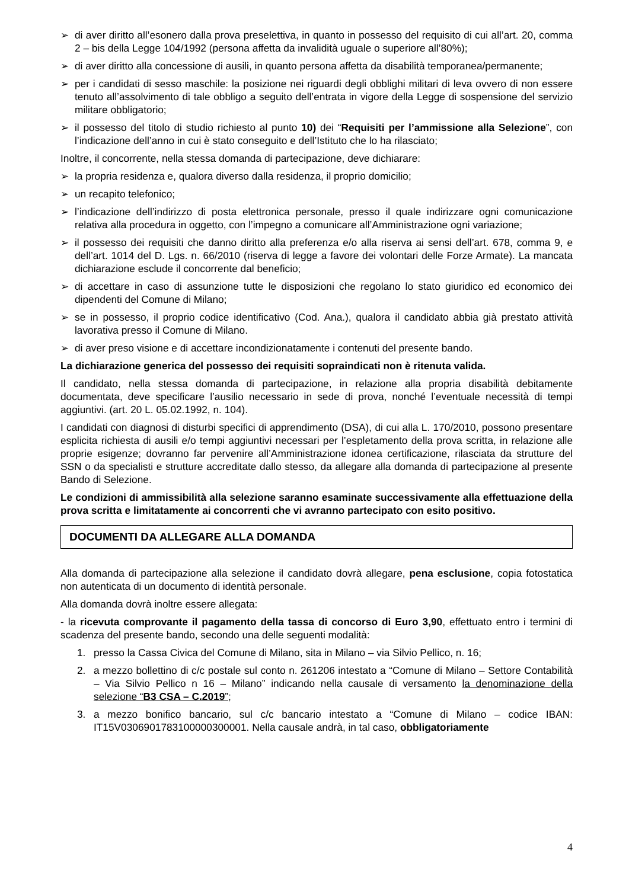➢ di aver diritto all’esonero dalla prova preselettiva, in quanto in possesso del requisito di cui all’art. 20, comma 2 – bis della Legge 104/1992 (persona affetta da invalidità uguale o superiore all’80%);
➢ di aver diritto alla concessione di ausili, in quanto persona affetta da disabilità temporanea/permanente;
➢ per i candidati di sesso maschile: la posizione nei riguardi degli obblighi militari di leva ovvero di non essere tenuto all’assolvimento di tale obbligo a seguito dell’entrata in vigore della Legge di sospensione del servizio militare obbligatorio;
➢ il possesso del titolo di studio richiesto al punto 10) dei “Requisiti per l’ammissione alla Selezione”, con l’indicazione dell’anno in cui è stato conseguito e dell’Istituto che lo ha rilasciato;
Inoltre, il concorrente, nella stessa domanda di partecipazione, deve dichiarare:
➢ la propria residenza e, qualora diverso dalla residenza, il proprio domicilio;
➢ un recapito telefonico;
➢ l’indicazione dell’indirizzo di posta elettronica personale, presso il quale indirizzare ogni comunicazione relativa alla procedura in oggetto, con l’impegno a comunicare all’Amministrazione ogni variazione;
➢ il possesso dei requisiti che danno diritto alla preferenza e/o alla riserva ai sensi dell’art. 678, comma 9, e dell’art. 1014 del D. Lgs. n. 66/2010 (riserva di legge a favore dei volontari delle Forze Armate). La mancata dichiarazione esclude il concorrente dal beneficio;
➢ di accettare in caso di assunzione tutte le disposizioni che regolano lo stato giuridico ed economico dei dipendenti del Comune di Milano;
➢ se in possesso, il proprio codice identificativo (Cod. Ana.), qualora il candidato abbia già prestato attività lavorativa presso il Comune di Milano.
➢ di aver preso visione e di accettare incondizionatamente i contenuti del presente bando.
La dichiarazione generica del possesso dei requisiti sopraindicati non è ritenuta valida.
Il candidato, nella stessa domanda di partecipazione, in relazione alla propria disabilità debitamente documentata, deve specificare l’ausilio necessario in sede di prova, nonché l’eventuale necessità di tempi aggiuntivi. (art. 20 L. 05.02.1992, n. 104).
I candidati con diagnosi di disturbi specifici di apprendimento (DSA), di cui alla L. 170/2010, possono presentare esplicita richiesta di ausili e/o tempi aggiuntivi necessari per l’espletamento della prova scritta, in relazione alle proprie esigenze; dovranno far pervenire all’Amministrazione idonea certificazione, rilasciata da strutture del SSN o da specialisti e strutture accreditate dallo stesso, da allegare alla domanda di partecipazione al presente Bando di Selezione.
Le condizioni di ammissibilità alla selezione saranno esaminate successivamente alla effettuazione della prova scritta e limitatamente ai concorrenti che vi avranno partecipato con esito positivo.
DOCUMENTI DA ALLEGARE ALLA DOMANDA
Alla domanda di partecipazione alla selezione il candidato dovrà allegare, pena esclusione, copia fotostatica non autenticata di un documento di identità personale.
Alla domanda dovrà inoltre essere allegata:
- la ricevuta comprovante il pagamento della tassa di concorso di Euro 3,90, effettuato entro i termini di scadenza del presente bando, secondo una delle seguenti modalità:
1. presso la Cassa Civica del Comune di Milano, sita in Milano – via Silvio Pellico, n. 16;
2. a mezzo bollettino di c/c postale sul conto n. 261206 intestato a “Comune di Milano – Settore Contabilità – Via Silvio Pellico n 16 – Milano” indicando nella causale di versamento la denominazione della selezione “B3 CSA – C.2019”;
3. a mezzo bonifico bancario, sul c/c bancario intestato a “Comune di Milano – codice IBAN: IT15V0306901783100000300001. Nella causale andrà, in tal caso, obbligatoriamente
4